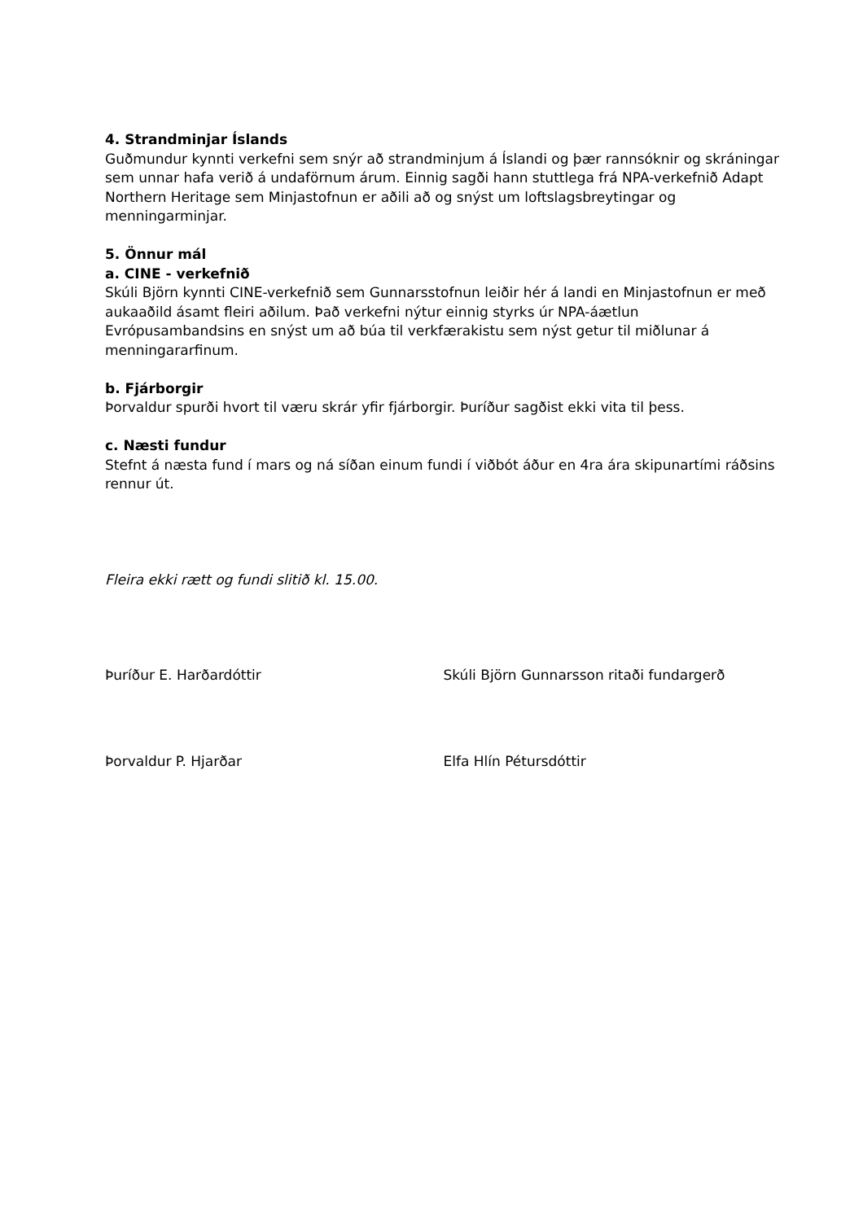4. Strandminjar Íslands
Guðmundur kynnti verkefni sem snýr að strandminjum á Íslandi og þær rannsóknir og skráningar sem unnar hafa verið á undaförnum árum. Einnig sagði hann stuttlega frá NPA-verkefnið Adapt Northern Heritage sem Minjastofnun er aðili að og snýst um loftslagsbreytingar og menningarminjar.
5. Önnur mál
a. CINE - verkefnið
Skúli Björn kynnti CINE-verkefnið sem Gunnarsstofnun leiðir hér á landi en Minjastofnun er með aukaaðild ásamt fleiri aðilum. Það verkefni nýtur einnig styrks úr NPA-áætlun Evrópusambandsins en snýst um að búa til verkfærakistu sem nýst getur til miðlunar á menningararfinum.
b. Fjárborgir
Þorvaldur spurði hvort til væru skrár yfir fjárborgir. Þuríður sagðist ekki vita til þess.
c. Næsti fundur
Stefnt á næsta fund í mars og ná síðan einum fundi í viðbót áður en 4ra ára skipunartími ráðsins rennur út.
Fleira ekki rætt og fundi slitið kl. 15.00.
Þuríður E. Harðardóttir Skúli Björn Gunnarsson ritaði fundargerð
Þorvaldur P. Hjarðar Elfa Hlín Pétursdóttir